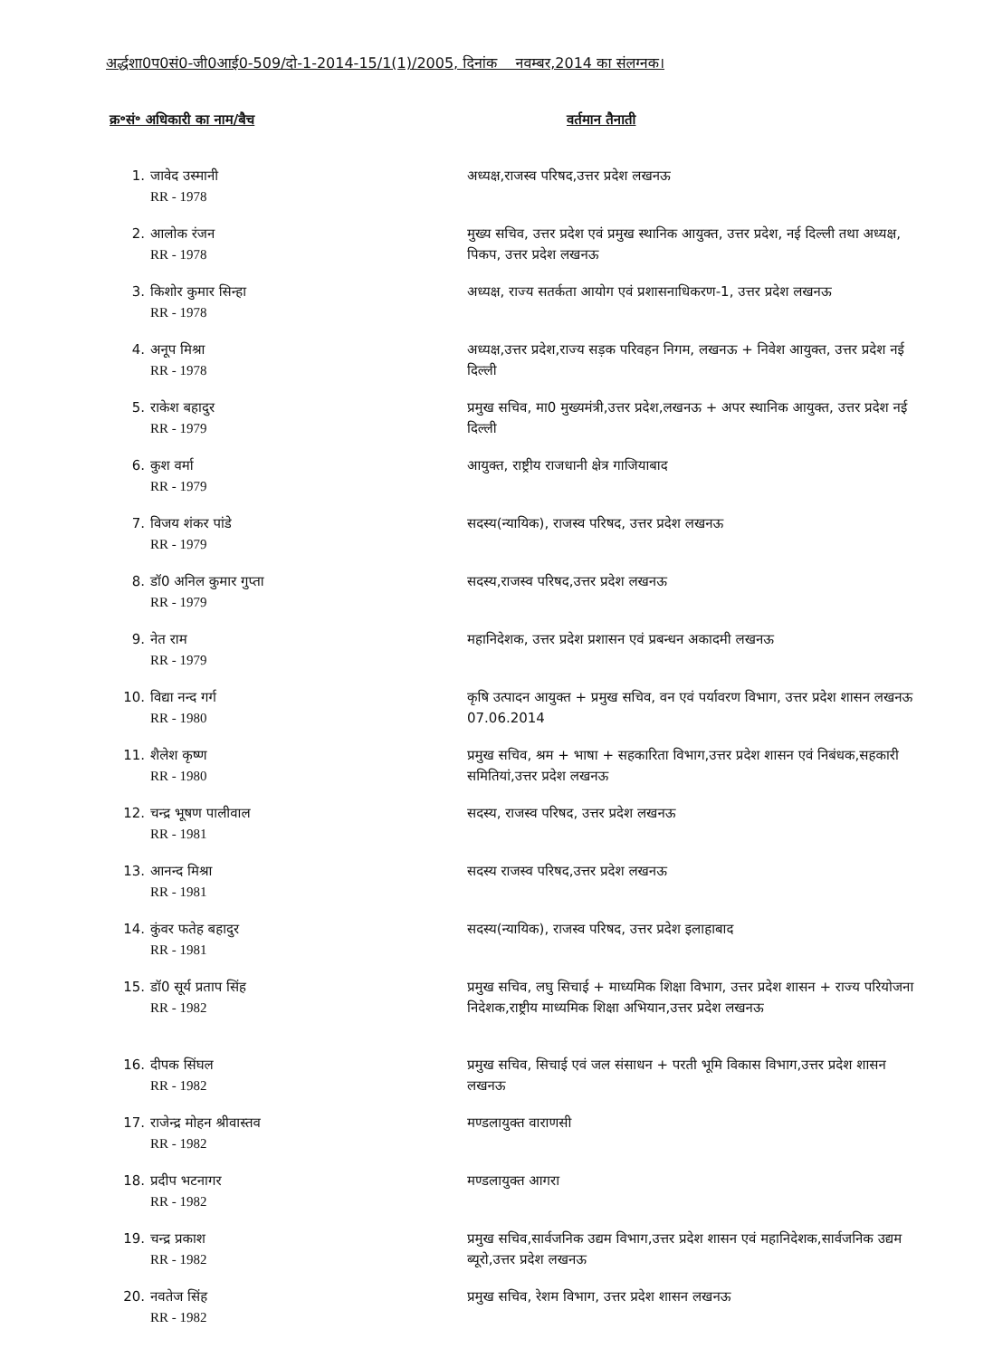अर्द्धशा0प0सं0-जी0आई0-509/दो-1-2014-15/1(1)/2005, दिनांक नवम्बर,2014 का संलग्नक।
| क्र॰सं॰ अधिकारी का नाम/बैच | | वर्तमान तैनाती |
| --- | --- | --- |
| 1. | जावेद उस्मानी RR - 1978 | अध्यक्ष,राजस्व परिषद,उत्तर प्रदेश लखनऊ |
| 2. | आलोक रंजन RR - 1978 | मुख्य सचिव, उत्तर प्रदेश एवं प्रमुख स्थानिक आयुक्त, उत्तर प्रदेश, नई दिल्ली तथा अध्यक्ष, पिकप, उत्तर प्रदेश लखनऊ |
| 3. | किशोर कुमार सिन्हा RR - 1978 | अध्यक्ष, राज्य सतर्कता आयोग एवं प्रशासनाधिकरण-1, उत्तर प्रदेश लखनऊ |
| 4. | अनूप मिश्रा RR - 1978 | अध्यक्ष,उत्तर प्रदेश,राज्य सड़क परिवहन निगम, लखनऊ + निवेश आयुक्त, उत्तर प्रदेश नई दिल्ली |
| 5. | राकेश बहादुर RR - 1979 | प्रमुख सचिव, मा0 मुख्यमंत्री,उत्तर प्रदेश,लखनऊ + अपर स्थानिक आयुक्त, उत्तर प्रदेश नई दिल्ली |
| 6. | कुश वर्मा RR - 1979 | आयुक्त, राष्ट्रीय राजधानी क्षेत्र गाजियाबाद |
| 7. | विजय शंकर पांडे RR - 1979 | सदस्य(न्यायिक), राजस्व परिषद, उत्तर प्रदेश लखनऊ |
| 8. | डॉ0 अनिल कुमार गुप्ता RR - 1979 | सदस्य,राजस्व परिषद,उत्तर प्रदेश लखनऊ |
| 9. | नेत राम RR - 1979 | महानिदेशक, उत्तर प्रदेश प्रशासन एवं प्रबन्धन अकादमी लखनऊ |
| 10. | विद्या नन्द गर्ग RR - 1980 | कृषि उत्पादन आयुक्त + प्रमुख सचिव, वन एवं पर्यावरण विभाग, उत्तर प्रदेश शासन लखनऊ 07.06.2014 |
| 11. | शैलेश कृष्ण RR - 1980 | प्रमुख सचिव, श्रम + भाषा + सहकारिता विभाग,उत्तर प्रदेश शासन एवं निबंधक,सहकारी समितियां,उत्तर प्रदेश लखनऊ |
| 12. | चन्द्र भूषण पालीवाल RR - 1981 | सदस्य, राजस्व परिषद, उत्तर प्रदेश लखनऊ |
| 13. | आनन्द मिश्रा RR - 1981 | सदस्य राजस्व परिषद,उत्तर प्रदेश लखनऊ |
| 14. | कुंवर फतेह बहादुर RR - 1981 | सदस्य(न्यायिक), राजस्व परिषद, उत्तर प्रदेश इलाहाबाद |
| 15. | डॉ0 सूर्य प्रताप सिंह RR - 1982 | प्रमुख सचिव, लघु सिचाई + माध्यमिक शिक्षा विभाग, उत्तर प्रदेश शासन + राज्य परियोजना निदेशक,राष्ट्रीय माध्यमिक शिक्षा अभियान,उत्तर प्रदेश लखनऊ |
| 16. | दीपक सिंघल RR - 1982 | प्रमुख सचिव, सिचाई एवं जल संसाधन + परती भूमि विकास विभाग,उत्तर प्रदेश शासन लखनऊ |
| 17. | राजेन्द्र मोहन श्रीवास्तव RR - 1982 | मण्डलायुक्त वाराणसी |
| 18. | प्रदीप भटनागर RR - 1982 | मण्डलायुक्त आगरा |
| 19. | चन्द्र प्रकाश RR - 1982 | प्रमुख सचिव,सार्वजनिक उद्यम विभाग,उत्तर प्रदेश शासन एवं महानिदेशक,सार्वजनिक उद्यम ब्यूरो,उत्तर प्रदेश लखनऊ |
| 20. | नवतेज सिंह RR - 1982 | प्रमुख सचिव, रेशम विभाग, उत्तर प्रदेश शासन लखनऊ |